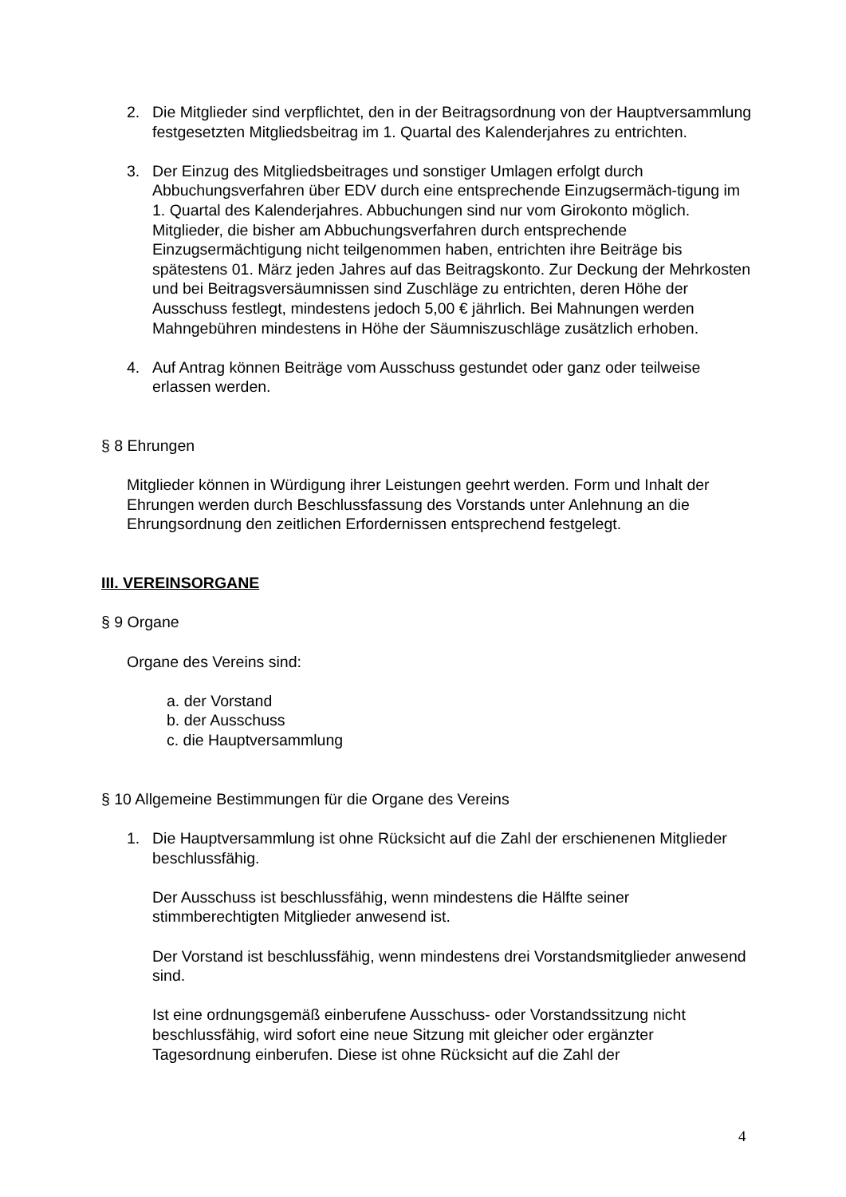2. Die Mitglieder sind verpflichtet, den in der Beitragsordnung von der Hauptversammlung festgesetzten Mitgliedsbeitrag im 1. Quartal des Kalenderjahres zu entrichten.
3. Der Einzug des Mitgliedsbeitrages und sonstiger Umlagen erfolgt durch Abbuchungsverfahren über EDV durch eine entsprechende Einzugsermäch-tigung im 1. Quartal des Kalenderjahres. Abbuchungen sind nur vom Girokonto möglich. Mitglieder, die bisher am Abbuchungsverfahren durch entsprechende Einzugsermächtigung nicht teilgenommen haben, entrichten ihre Beiträge bis spätestens 01. März jeden Jahres auf das Beitragskonto. Zur Deckung der Mehrkosten und bei Beitragsversäumnissen sind Zuschläge zu entrichten, deren Höhe der Ausschuss festlegt, mindestens jedoch 5,00 € jährlich. Bei Mahnungen werden Mahngebühren mindestens in Höhe der Säumniszuschläge zusätzlich erhoben.
4. Auf Antrag können Beiträge vom Ausschuss gestundet oder ganz oder teilweise erlassen werden.
§ 8 Ehrungen
Mitglieder können in Würdigung ihrer Leistungen geehrt werden. Form und Inhalt der Ehrungen werden durch Beschlussfassung des Vorstands unter Anlehnung an die Ehrungsordnung den zeitlichen Erfordernissen entsprechend festgelegt.
III. VEREINSORGANE
§ 9 Organe
Organe des Vereins sind:
a. der Vorstand
b. der Ausschuss
c. die Hauptversammlung
§ 10 Allgemeine Bestimmungen für die Organe des Vereins
1. Die Hauptversammlung ist ohne Rücksicht auf die Zahl der erschienenen Mitglieder beschlussfähig.
Der Ausschuss ist beschlussfähig, wenn mindestens die Hälfte seiner stimmberechtigten Mitglieder anwesend ist.
Der Vorstand ist beschlussfähig, wenn mindestens drei Vorstandsmitglieder anwesend sind.
Ist eine ordnungsgemäß einberufene Ausschuss- oder Vorstandssitzung nicht beschlussfähig, wird sofort eine neue Sitzung mit gleicher oder ergänzter Tagesordnung einberufen. Diese ist ohne Rücksicht auf die Zahl der
4